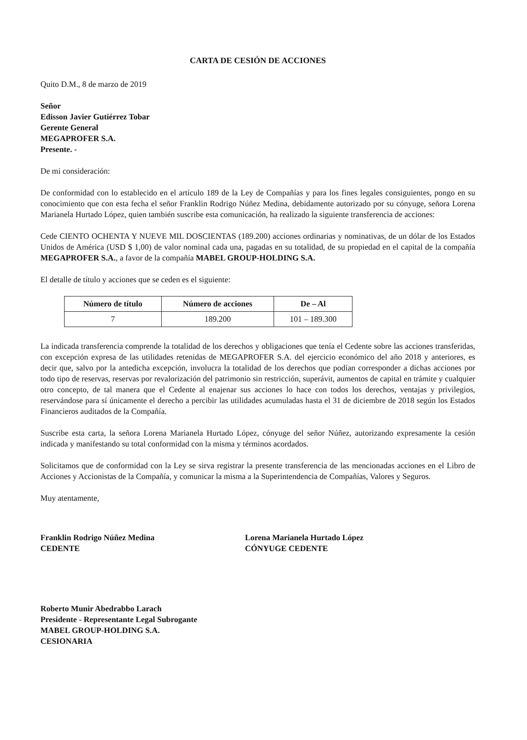CARTA DE CESIÓN DE ACCIONES
Quito D.M., 8 de marzo de 2019
Señor
Edisson Javier Gutiérrez Tobar
Gerente General
MEGAPROFER S.A.
Presente. -
De mi consideración:
De conformidad con lo establecido en el artículo 189 de la Ley de Compañías y para los fines legales consiguientes, pongo en su conocimiento que con esta fecha el señor Franklin Rodrigo Núñez Medina, debidamente autorizado por su cónyuge, señora Lorena Marianela Hurtado López, quien también suscribe esta comunicación, ha realizado la siguiente transferencia de acciones:
Cede CIENTO OCHENTA Y NUEVE MIL DOSCIENTAS (189.200) acciones ordinarias y nominativas, de un dólar de los Estados Unidos de América (USD $ 1,00) de valor nominal cada una, pagadas en su totalidad, de su propiedad en el capital de la compañía MEGAPROFER S.A., a favor de la compañía MABEL GROUP-HOLDING S.A.
El detalle de título y acciones que se ceden es el siguiente:
| Número de título | Número de acciones | De – Al |
| --- | --- | --- |
| 7 | 189.200 | 101 – 189.300 |
La indicada transferencia comprende la totalidad de los derechos y obligaciones que tenía el Cedente sobre las acciones transferidas, con excepción expresa de las utilidades retenidas de MEGAPROFER S.A. del ejercicio económico del año 2018 y anteriores, es decir que, salvo por la antedicha excepción, involucra la totalidad de los derechos que podían corresponder a dichas acciones por todo tipo de reservas, reservas por revalorización del patrimonio sin restricción, superávit, aumentos de capital en trámite y cualquier otro concepto, de tal manera que el Cedente al enajenar sus acciones lo hace con todos los derechos, ventajas y privilegios, reservándose para sí únicamente el derecho a percibir las utilidades acumuladas hasta el 31 de diciembre de 2018 según los Estados Financieros auditados de la Compañía.
Suscribe esta carta, la señora Lorena Marianela Hurtado López, cónyuge del señor Núñez, autorizando expresamente la cesión indicada y manifestando su total conformidad con la misma y términos acordados.
Solicitamos que de conformidad con la Ley se sirva registrar la presente transferencia de las mencionadas acciones en el Libro de Acciones y Accionistas de la Compañía, y comunicar la misma a la Superintendencia de Compañías, Valores y Seguros.
Muy atentamente,
Franklin Rodrigo Núñez Medina
CEDENTE
Lorena Marianela Hurtado López
CÓNYUGE CEDENTE
Roberto Munir Abedrabbo Larach
Presidente - Representante Legal Subrogante
MABEL GROUP-HOLDING S.A.
CESIONARIA